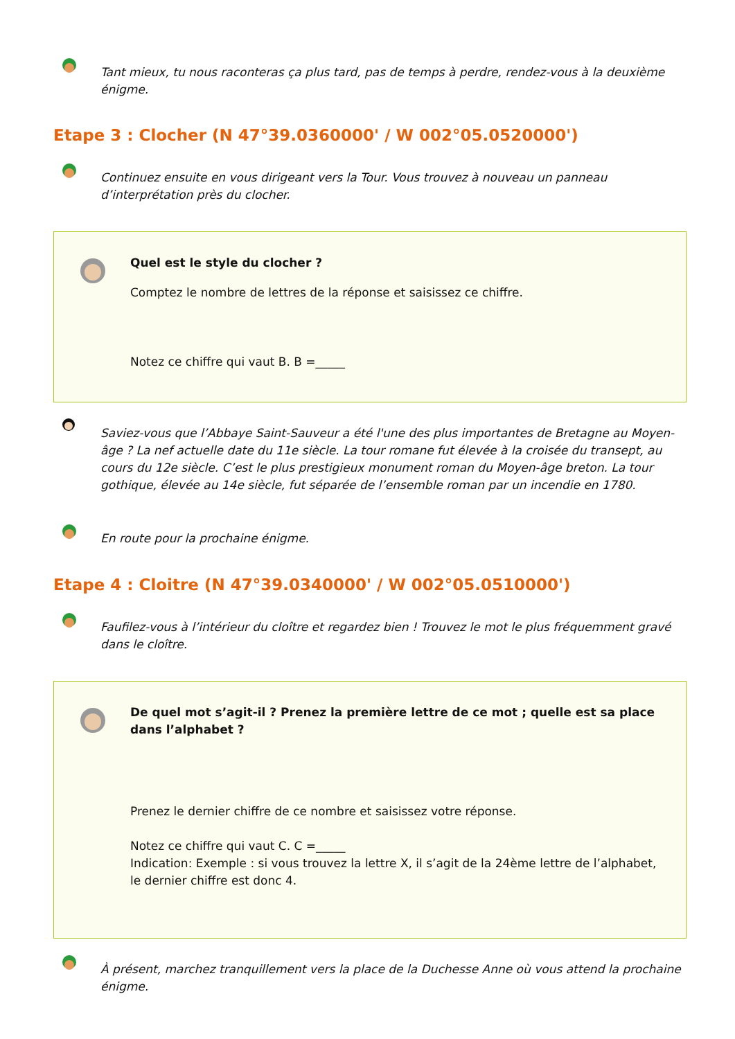Tant mieux, tu nous raconteras ça plus tard, pas de temps à perdre, rendez-vous à la deuxième énigme.
Etape 3 : Clocher (N 47°39.0360000' / W 002°05.0520000')
Continuez ensuite en vous dirigeant vers la Tour. Vous trouvez à nouveau un panneau d’interprétation près du clocher.
Quel est le style du clocher ?
Comptez le nombre de lettres de la réponse et saisissez ce chiffre.
Notez ce chiffre qui vaut B. B =_____
Saviez-vous que l’Abbaye Saint-Sauveur a été l'une des plus importantes de Bretagne au Moyen-âge ? La nef actuelle date du 11e siècle. La tour romane fut élevée à la croisée du transept, au cours du 12e siècle. C’est le plus prestigieux monument roman du Moyen-âge breton. La tour gothique, élevée au 14e siècle, fut séparée de l’ensemble roman par un incendie en 1780.
En route pour la prochaine énigme.
Etape 4 : Cloitre (N 47°39.0340000' / W 002°05.0510000')
Faufilez-vous à l’intérieur du cloître et regardez bien ! Trouvez le mot le plus fréquemment gravé dans le cloître.
De quel mot s’agit-il ? Prenez la première lettre de ce mot ; quelle est sa place dans l’alphabet ?
Prenez le dernier chiffre de ce nombre et saisissez votre réponse.
Notez ce chiffre qui vaut C. C =_____
Indication: Exemple : si vous trouvez la lettre X, il s’agit de la 24ème lettre de l’alphabet, le dernier chiffre est donc 4.
À présent, marchez tranquillement vers la place de la Duchesse Anne où vous attend la prochaine énigme.